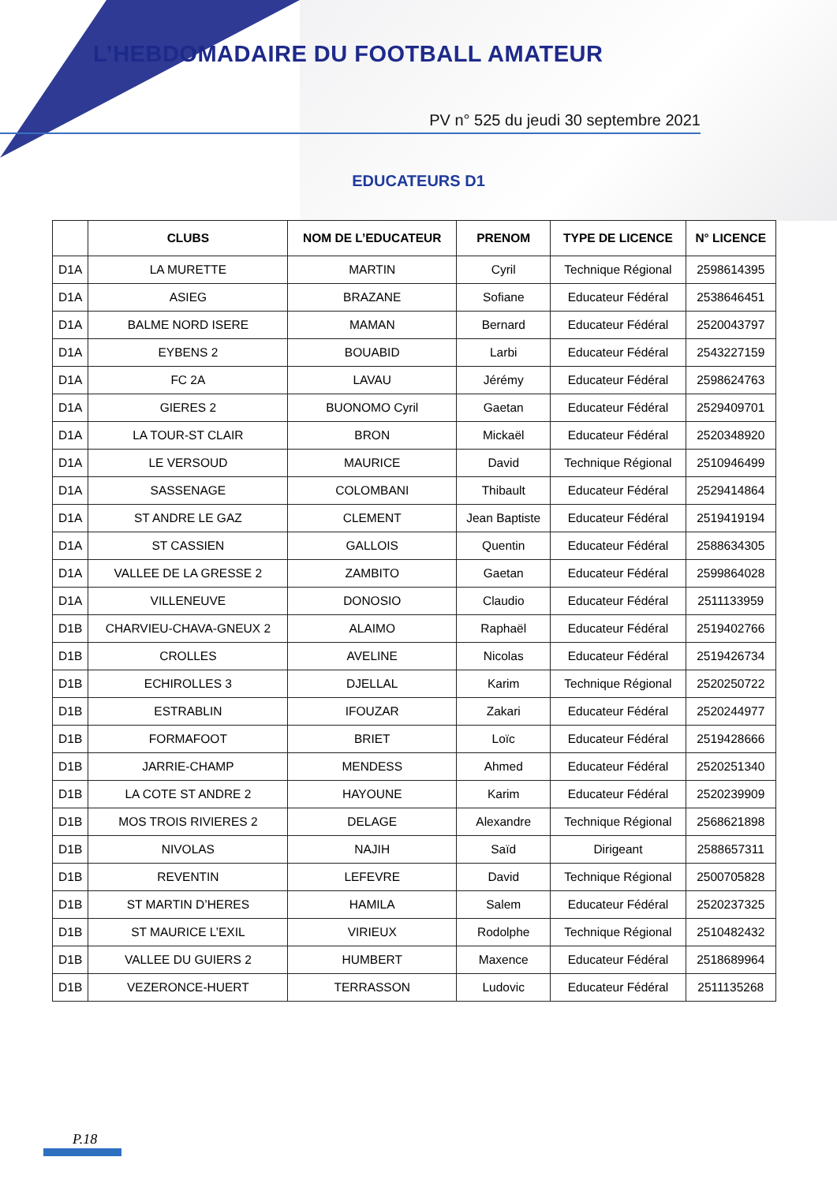L’HEBDOMADAIRE DU FOOTBALL AMATEUR
PV n° 525 du jeudi 30 septembre 2021
EDUCATEURS D1
| | CLUBS | NOM DE L’EDUCATEUR | PRENOM | TYPE DE LICENCE | N° LICENCE |
| --- | --- | --- | --- | --- | --- |
| D1A | LA MURETTE | MARTIN | Cyril | Technique Régional | 2598614395 |
| D1A | ASIEG | BRAZANE | Sofiane | Educateur Fédéral | 2538646451 |
| D1A | BALME NORD ISERE | MAMAN | Bernard | Educateur Fédéral | 2520043797 |
| D1A | EYBENS 2 | BOUABID | Larbi | Educateur Fédéral | 2543227159 |
| D1A | FC 2A | LAVAU | Jérémy | Educateur Fédéral | 2598624763 |
| D1A | GIERES 2 | BUONOMO Cyril | Gaetan | Educateur Fédéral | 2529409701 |
| D1A | LA TOUR-ST CLAIR | BRON | Mickaël | Educateur Fédéral | 2520348920 |
| D1A | LE VERSOUD | MAURICE | David | Technique Régional | 2510946499 |
| D1A | SASSENAGE | COLOMBANI | Thibault | Educateur Fédéral | 2529414864 |
| D1A | ST ANDRE LE GAZ | CLEMENT | Jean Baptiste | Educateur Fédéral | 2519419194 |
| D1A | ST CASSIEN | GALLOIS | Quentin | Educateur Fédéral | 2588634305 |
| D1A | VALLEE DE LA GRESSE 2 | ZAMBITO | Gaetan | Educateur Fédéral | 2599864028 |
| D1A | VILLENEUVE | DONOSIO | Claudio | Educateur Fédéral | 2511133959 |
| D1B | CHARVIEU-CHAVA-GNEUX 2 | ALAIMO | Raphaël | Educateur Fédéral | 2519402766 |
| D1B | CROLLES | AVELINE | Nicolas | Educateur Fédéral | 2519426734 |
| D1B | ECHIROLLES 3 | DJELLAL | Karim | Technique Régional | 2520250722 |
| D1B | ESTRABLIN | IFOUZAR | Zakari | Educateur Fédéral | 2520244977 |
| D1B | FORMAFOOT | BRIET | Loïc | Educateur Fédéral | 2519428666 |
| D1B | JARRIE-CHAMP | MENDESS | Ahmed | Educateur Fédéral | 2520251340 |
| D1B | LA COTE ST ANDRE 2 | HAYOUNE | Karim | Educateur Fédéral | 2520239909 |
| D1B | MOS TROIS RIVIERES 2 | DELAGE | Alexandre | Technique Régional | 2568621898 |
| D1B | NIVOLAS | NAJIH | Saïd | Dirigeant | 2588657311 |
| D1B | REVENTIN | LEFEVRE | David | Technique Régional | 2500705828 |
| D1B | ST MARTIN D’HERES | HAMILA | Salem | Educateur Fédéral | 2520237325 |
| D1B | ST MAURICE L’EXIL | VIRIEUX | Rodolphe | Technique Régional | 2510482432 |
| D1B | VALLEE DU GUIERS 2 | HUMBERT | Maxence | Educateur Fédéral | 2518689964 |
| D1B | VEZERONCE-HUERT | TERRASSON | Ludovic | Educateur Fédéral | 2511135268 |
P.18